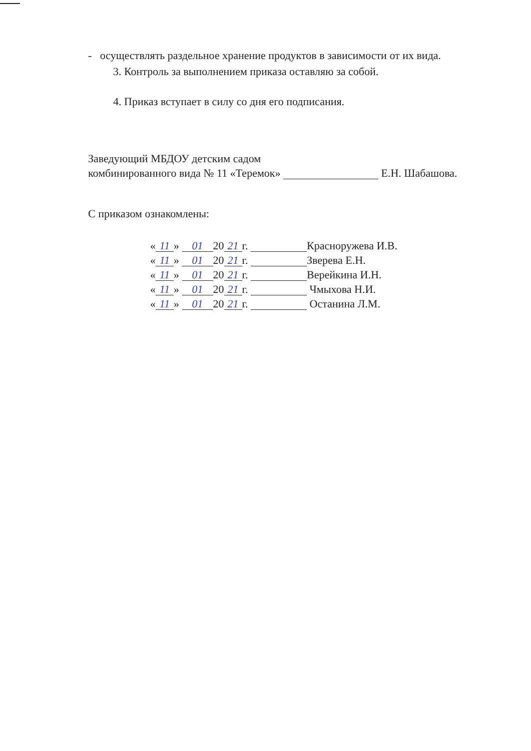- осуществлять раздельное хранение продуктов в зависимости от их вида.
3. Контроль за выполнением приказа оставляю за собой.
4. Приказ вступает в силу со дня его подписания.
Заведующий МБДОУ детским садом
комбинированного вида № 11 «Теремок» Е.Н. Шабашова.
С приказом ознакомлены:
| « 11 » 01 20 21 г. Красноружева И.В. |
| « 11 » 01 20 21 г. Зверева Е.Н. |
| « 11 » 01 20 21 г. Верейкина И.Н. |
| « 11 » 01 20 21 г. Чмыхова Н.И. |
| « 11 » 01 20 21 г. Останина Л.М. |